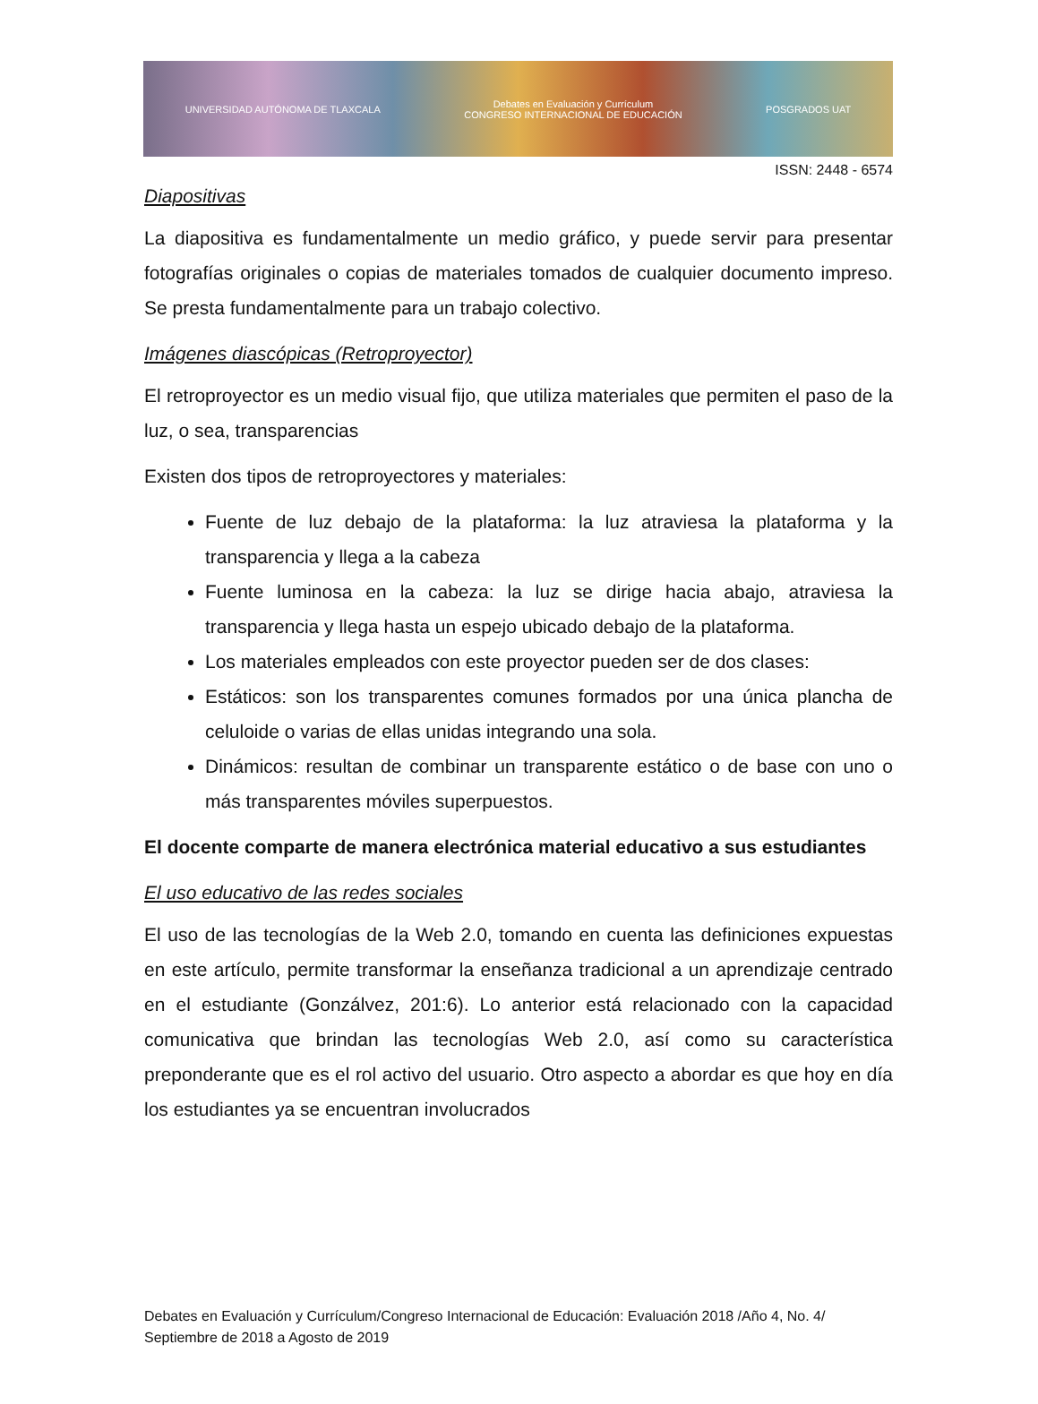UNIVERSIDAD AUTÓNOMA DE TLAXCALA Debates en Evaluación y Currículum
CONGRESO INTERNACIONAL DE EDUCACIÓN POSGRADOS UAT
ISSN: 2448 - 6574
Diapositivas
La diapositiva es fundamentalmente un medio gráfico, y puede servir para presentar fotografías originales o copias de materiales tomados de cualquier documento impreso. Se presta fundamentalmente para un trabajo colectivo.
Imágenes diascópicas (Retroproyector)
El retroproyector es un medio visual fijo, que utiliza materiales que permiten el paso de la luz, o sea, transparencias
Existen dos tipos de retroproyectores y materiales:
Fuente de luz debajo de la plataforma: la luz atraviesa la plataforma y la transparencia y llega a la cabeza
Fuente luminosa en la cabeza: la luz se dirige hacia abajo, atraviesa la transparencia y llega hasta un espejo ubicado debajo de la plataforma.
Los materiales empleados con este proyector pueden ser de dos clases:
Estáticos: son los transparentes comunes formados por una única plancha de celuloide o varias de ellas unidas integrando una sola.
Dinámicos: resultan de combinar un transparente estático o de base con uno o más transparentes móviles superpuestos.
El docente comparte de manera electrónica material educativo a sus estudiantes
El uso educativo de las redes sociales
El uso de las tecnologías de la Web 2.0, tomando en cuenta las definiciones expuestas en este artículo, permite transformar la enseñanza tradicional a un aprendizaje centrado en el estudiante (Gonzálvez, 201:6). Lo anterior está relacionado con la capacidad comunicativa que brindan las tecnologías Web 2.0, así como su característica preponderante que es el rol activo del usuario. Otro aspecto a abordar es que hoy en día los estudiantes ya se encuentran involucrados
Debates en Evaluación y Currículum/Congreso Internacional de Educación: Evaluación 2018 /Año 4, No. 4/ Septiembre de 2018 a Agosto de 2019